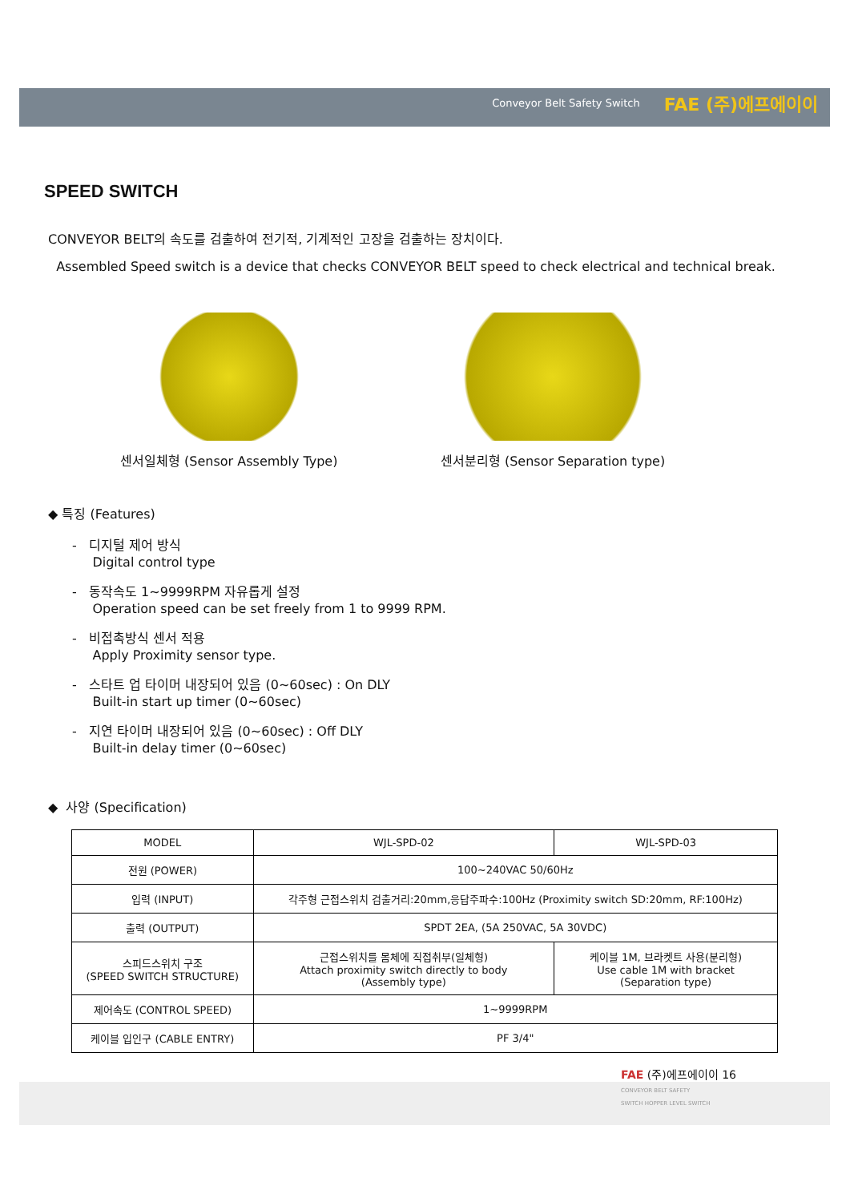Conveyor Belt Safety Switch FAE (주)에프에이이
SPEED SWITCH
CONVEYOR BELT의 속도를 검출하여 전기적, 기계적인 고장을 검출하는 장치이다.
Assembled Speed switch is a device that checks CONVEYOR BELT speed to check electrical and technical break.
센서일체형 (Sensor Assembly Type)
센서분리형 (Sensor Separation type)
◆ 특징 (Features)
- 디지털 제어 방식
Digital control type
- 동작속도 1~9999RPM 자유롭게 설정
Operation speed can be set freely from 1 to 9999 RPM.
- 비접촉방식 센서 적용
Apply Proximity sensor type.
- 스타트 업 타이머 내장되어 있음 (0~60sec) : On DLY
Built-in start up timer (0~60sec)
- 지연 타이머 내장되어 있음 (0~60sec) : Off DLY
Built-in delay timer (0~60sec)
◆ 사양 (Specification)
| MODEL | WJL-SPD-02 | WJL-SPD-03 |
| --- | --- | --- |
| 전원 (POWER) | 100~240VAC 50/60Hz | |
| 입력 (INPUT) | 각주형 근접스위치 검출거리:20mm,응답주파수:100Hz (Proximity switch SD:20mm, RF:100Hz) | |
| 출력 (OUTPUT) | SPDT 2EA, (5A 250VAC, 5A 30VDC) | |
| 스피드스위치 구조 (SPEED SWITCH STRUCTURE) | 근접스위치를 몸체에 직접취부(일체형) Attach proximity switch directly to body (Assembly type) | 케이블 1M, 브라켓트 사용(분리형) Use cable 1M with bracket (Separation type) |
| 제어속도 (CONTROL SPEED) | 1~9999RPM | |
| 케이블 입인구 (CABLE ENTRY) | PF 3/4" | |
FAE (주)에프에이이 16
CONVEYOR BELT SAFETY
SWITCH HOPPER LEVEL SWITCH